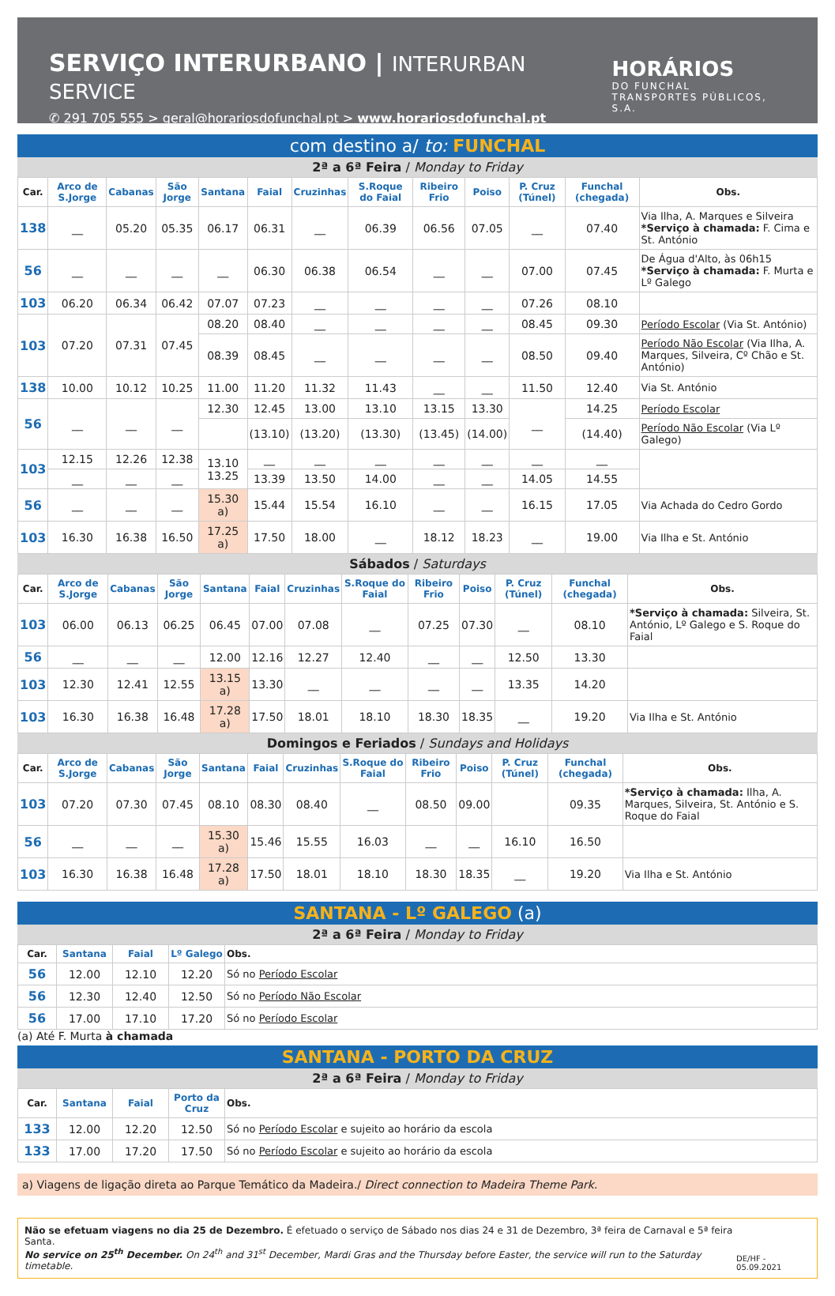SERVIÇO INTERURBANO | INTERURBAN SERVICE
✆ 291 705 555 > geral@horariosdofunchal.pt > www.horariosdofunchal.pt
HORÁRIOS
DO FUNCHAL
TRANSPORTES PÚBLICOS, S.A.
com destino a/ to: FUNCHAL
2ª a 6ª Feira / Monday to Friday
| Car. | Arco de S.Jorge | Cabanas | São Jorge | Santana | Faial | Cruzinhas | S.Roque do Faial | Ribeiro Frio | Poiso | P. Cruz (Túnel) | Funchal (chegada) | Obs. |
| --- | --- | --- | --- | --- | --- | --- | --- | --- | --- | --- | --- | --- |
| 138 | __ | 05.20 | 05.35 | 06.17 | 06.31 | __ | 06.39 | 06.56 | 07.05 | __ | 07.40 | Via Ilha, A. Marques e Silveira *Serviço à chamada: F. Cima e St. António |
| 56 | __ | __ | __ | __ | 06.30 | 06.38 | 06.54 | __ | __ | 07.00 | 07.45 | De Água d'Alto, às 06h15 *Serviço à chamada: F. Murta e Lº Galego |
| 103 | 06.20 | 06.34 | 06.42 | 07.07 | 07.23 | __ | __ | __ | __ | 07.26 | 08.10 | |
| 103 | 07.20 | 07.31 | 07.45 | 08.20 | 08.40 | __ | __ | __ | __ | 08.45 | 09.30 | Período Escolar (Via St. António) |
| | | | | 08.39 | 08.45 | __ | __ | __ | __ | 08.50 | 09.40 | Período Não Escolar (Via Ilha, A. Marques, Silveira, Cº Chão e St. António) |
| 138 | 10.00 | 10.12 | 10.25 | 11.00 | 11.20 | 11.32 | 11.43 | __ | __ | 11.50 | 12.40 | Via St. António |
| 56 | __ | __ | __ | 12.30 | 12.45 | 13.00 | 13.10 | 13.15 | 13.30 | __ | 14.25 | Período Escolar |
| | | | | | (13.10) | (13.20) | (13.30) | (13.45) | (14.00) | | (14.40) | Período Não Escolar (Via Lº Galego) |
| 103 | 12.15 | 12.26 | 12.38 | 13.10 13.25 | __ | __ | __ | __ | __ | __ | __ | |
| | __ | __ | __ | | 13.39 | 13.50 | 14.00 | __ | __ | 14.05 | 14.55 | |
| 56 | __ | __ | __ | 15.30 a) | 15.44 | 15.54 | 16.10 | __ | __ | 16.15 | 17.05 | Via Achada do Cedro Gordo |
| 103 | 16.30 | 16.38 | 16.50 | 17.25 a) | 17.50 | 18.00 | __ | 18.12 | 18.23 | __ | 19.00 | Via Ilha e St. António |
Sábados / Saturdays
| Car. | Arco de S.Jorge | Cabanas | São Jorge | Santana | Faial | Cruzinhas | S.Roque do Faial | Ribeiro Frio | Poiso | P. Cruz (Túnel) | Funchal (chegada) | Obs. |
| --- | --- | --- | --- | --- | --- | --- | --- | --- | --- | --- | --- | --- |
| 103 | 06.00 | 06.13 | 06.25 | 06.45 | 07.00 | 07.08 | __ | 07.25 | 07.30 | __ | 08.10 | *Serviço à chamada: Silveira, St. António, Lº Galego e S. Roque do Faial |
| 56 | __ | __ | __ | 12.00 | 12.16 | 12.27 | 12.40 | __ | __ | 12.50 | 13.30 | |
| 103 | 12.30 | 12.41 | 12.55 | 13.15 a) | 13.30 | __ | __ | __ | __ | 13.35 | 14.20 | |
| 103 | 16.30 | 16.38 | 16.48 | 17.28 a) | 17.50 | 18.01 | 18.10 | 18.30 | 18.35 | __ | 19.20 | Via Ilha e St. António |
Domingos e Feriados / Sundays and Holidays
| Car. | Arco de S.Jorge | Cabanas | São Jorge | Santana | Faial | Cruzinhas | S.Roque do Faial | Ribeiro Frio | Poiso | P. Cruz (Túnel) | Funchal (chegada) | Obs. |
| --- | --- | --- | --- | --- | --- | --- | --- | --- | --- | --- | --- | --- |
| 103 | 07.20 | 07.30 | 07.45 | 08.10 | 08.30 | 08.40 | __ | 08.50 | 09.00 | | 09.35 | *Serviço à chamada: Ilha, A. Marques, Silveira, St. António e S. Roque do Faial |
| 56 | __ | __ | __ | 15.30 a) | 15.46 | 15.55 | 16.03 | __ | __ | 16.10 | 16.50 | |
| 103 | 16.30 | 16.38 | 16.48 | 17.28 a) | 17.50 | 18.01 | 18.10 | 18.30 | 18.35 | __ | 19.20 | Via Ilha e St. António |
SANTANA - Lº GALEGO (a)
2ª a 6ª Feira / Monday to Friday
| Car. | Santana | Faial | Lº Galego | Obs. |
| --- | --- | --- | --- | --- |
| 56 | 12.00 | 12.10 | 12.20 | Só no Período Escolar |
| 56 | 12.30 | 12.40 | 12.50 | Só no Período Não Escolar |
| 56 | 17.00 | 17.10 | 17.20 | Só no Período Escolar |
(a) Até F. Murta à chamada
SANTANA - PORTO DA CRUZ
2ª a 6ª Feira / Monday to Friday
| Car. | Santana | Faial | Porto da Cruz | Obs. |
| --- | --- | --- | --- | --- |
| 133 | 12.00 | 12.20 | 12.50 | Só no Período Escolar e sujeito ao horário da escola |
| 133 | 17.00 | 17.20 | 17.50 | Só no Período Escolar e sujeito ao horário da escola |
a) Viagens de ligação direta ao Parque Temático da Madeira./ Direct connection to Madeira Theme Park.
Não se efetuam viagens no dia 25 de Dezembro. É efetuado o serviço de Sábado nos dias 24 e 31 de Dezembro, 3ª feira de Carnaval e 5ª feira Santa.
No service on 25<sup>th</sup> December. On 24<sup>th</sup> and 31<sup>st</sup> December, Mardi Gras and the Thursday before Easter, the service will run to the Saturday timetable.
DE/HF - 05.09.2021